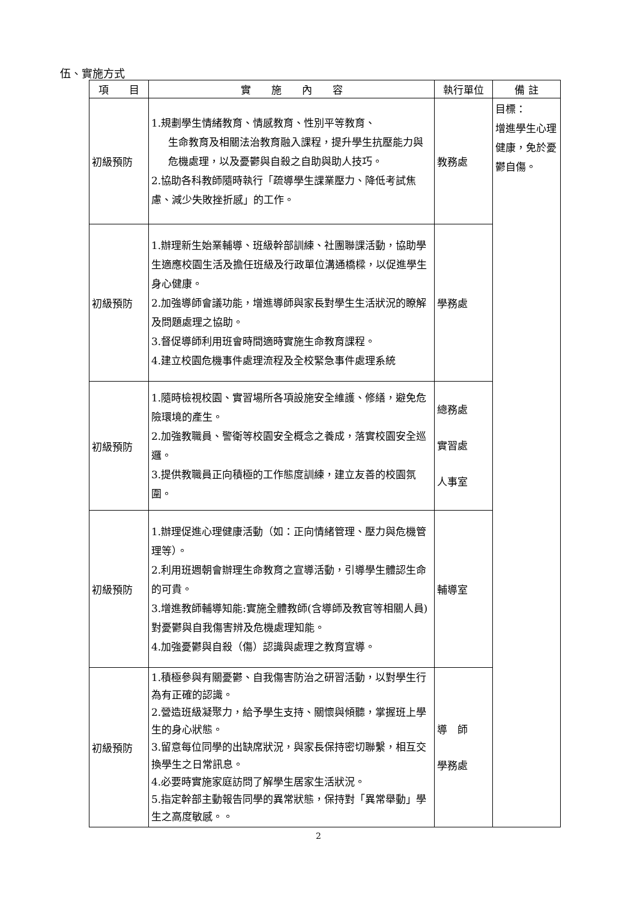伍、實施方式
| 項 目 | 實 施 內 容 | 執行單位 | 備 註 |
| --- | --- | --- | --- |
| 初級預防 | 1.規劃學生情緒教育、情感教育、性別平等教育、 生命教育及相關法治教育融入課程，提升學生抗壓能力與危機處理，以及憂鬱與自殺之自助與助人技巧。 2.協助各科教師隨時執行「疏導學生課業壓力、降低考試焦慮、減少失敗挫折感」的工作。 | 教務處 | 目標： 增進學生心理健康，免於憂鬱自傷。 |
| 初級預防 | 1.辦理新生始業輔導、班級幹部訓練、社團聯課活動，協助學生適應校園生活及擔任班級及行政單位溝通橋樑，以促進學生身心健康。 2.加強導師會議功能，增進導師與家長對學生生活狀況的瞭解及問題處理之協助。 3.督促導師利用班會時間適時實施生命教育課程。 4.建立校園危機事件處理流程及全校緊急事件處理系統 | 學務處 | |
| 初級預防 | 1.隨時檢視校園、實習場所各項設施安全維護、修繕，避免危險環境的產生。 2.加強教職員、警衛等校園安全概念之養成，落實校園安全巡邏。 3.提供教職員正向積極的工作態度訓練，建立友善的校園氛圍。 | 總務處 實習處 人事室 | |
| 初級預防 | 1.辦理促進心理健康活動（如：正向情緒管理、壓力與危機管理等）。 2.利用班週朝會辦理生命教育之宣導活動，引導學生體認生命的可貴。 3.增進教師輔導知能:實施全體教師(含導師及教官等相關人員)對憂鬱與自我傷害辨及危機處理知能。 4.加強憂鬱與自殺（傷）認識與處理之教育宣導。 | 輔導室 | |
| 初級預防 | 1.積極參與有關憂鬱、自我傷害防治之研習活動，以對學生行為有正確的認識。 2.營造班級凝聚力，給予學生支持、關懷與傾聽，掌握班上學生的身心狀態。 3.留意每位同學的出缺席狀況，與家長保持密切聯繫，相互交換學生之日常訊息。 4.必要時實施家庭訪問了解學生居家生活狀況。 5.指定幹部主動報告同學的異常狀態，保持對「異常舉動」學生之高度敏感。。 | 導 師 學務處 | |
2